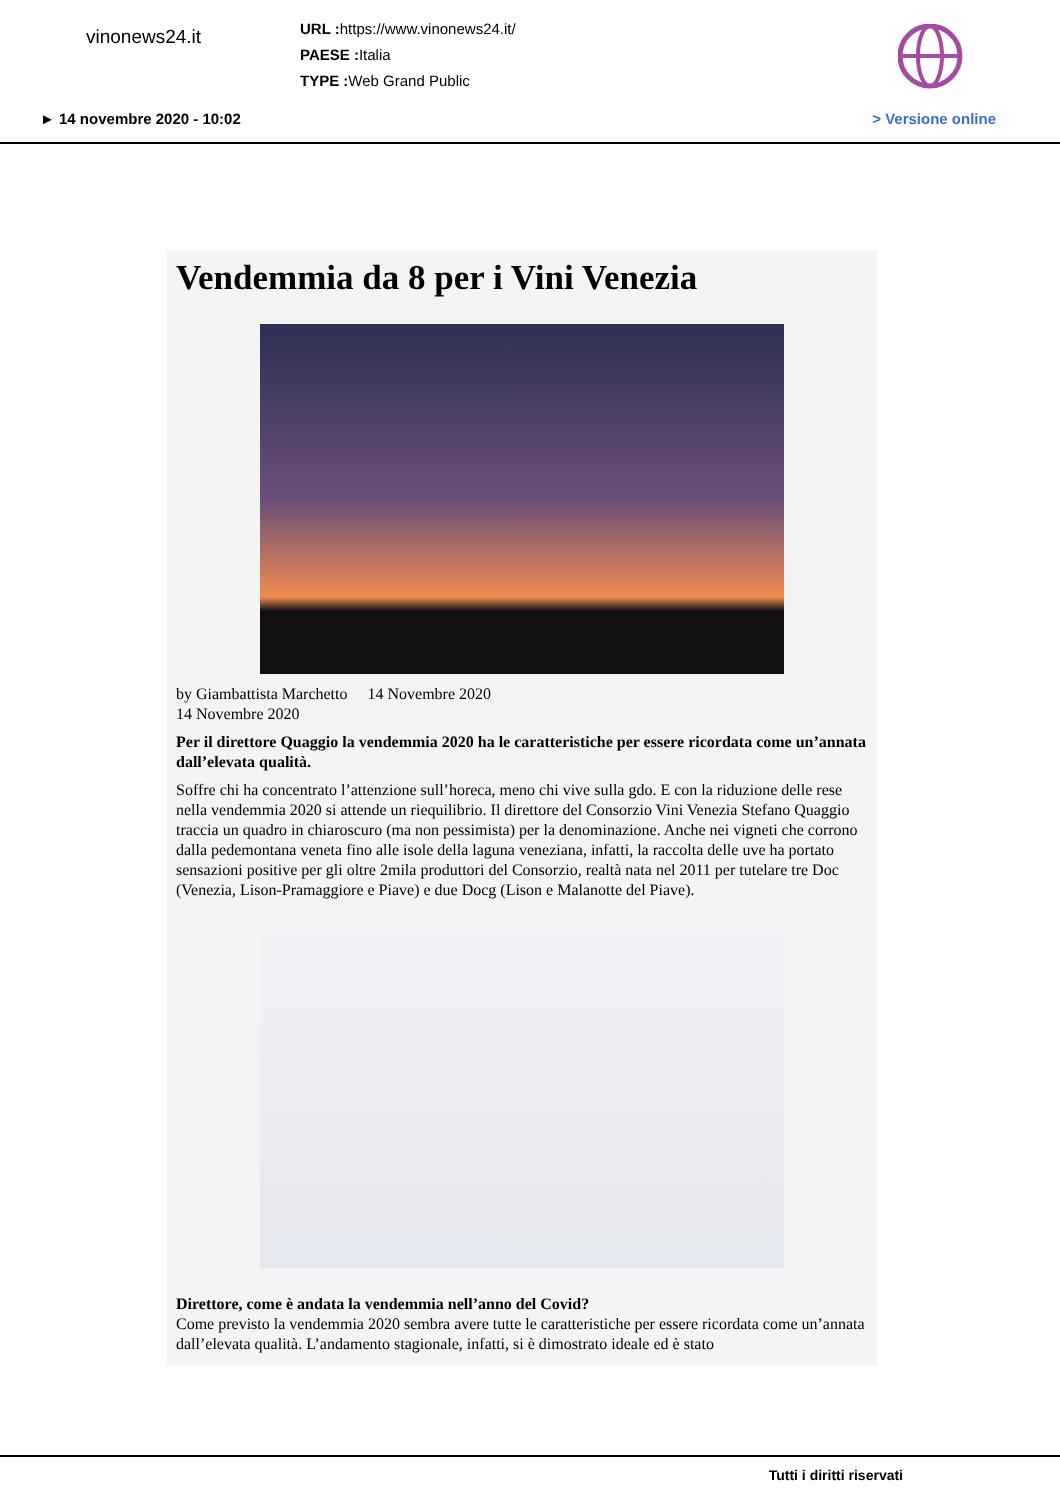vinonews24.it
URL : https://www.vinonews24.it/
PAESE : Italia
TYPE : Web Grand Public
► 14 novembre 2020 - 10:02 > Versione online
Vendemmia da 8 per i Vini Venezia
by Giambattista Marchetto 14 Novembre 2020
14 Novembre 2020
Per il direttore Quaggio la vendemmia 2020 ha le caratteristiche per essere ricordata come un’annata dall’elevata qualità.
Soffre chi ha concentrato l’attenzione sull’horeca, meno chi vive sulla gdo. E con la riduzione delle rese nella vendemmia 2020 si attende un riequilibrio. Il direttore del Consorzio Vini Venezia Stefano Quaggio traccia un quadro in chiaroscuro (ma non pessimista) per la denominazione. Anche nei vigneti che corrono dalla pedemontana veneta fino alle isole della laguna veneziana, infatti, la raccolta delle uve ha portato sensazioni positive per gli oltre 2mila produttori del Consorzio, realtà nata nel 2011 per tutelare tre Doc (Venezia, Lison-Pramaggiore e Piave) e due Docg (Lison e Malanotte del Piave).
Direttore, come è andata la vendemmia nell’anno del Covid?
Come previsto la vendemmia 2020 sembra avere tutte le caratteristiche per essere ricordata come un’annata dall’elevata qualità. L’andamento stagionale, infatti, si è dimostrato ideale ed è stato
Tutti i diritti riservati